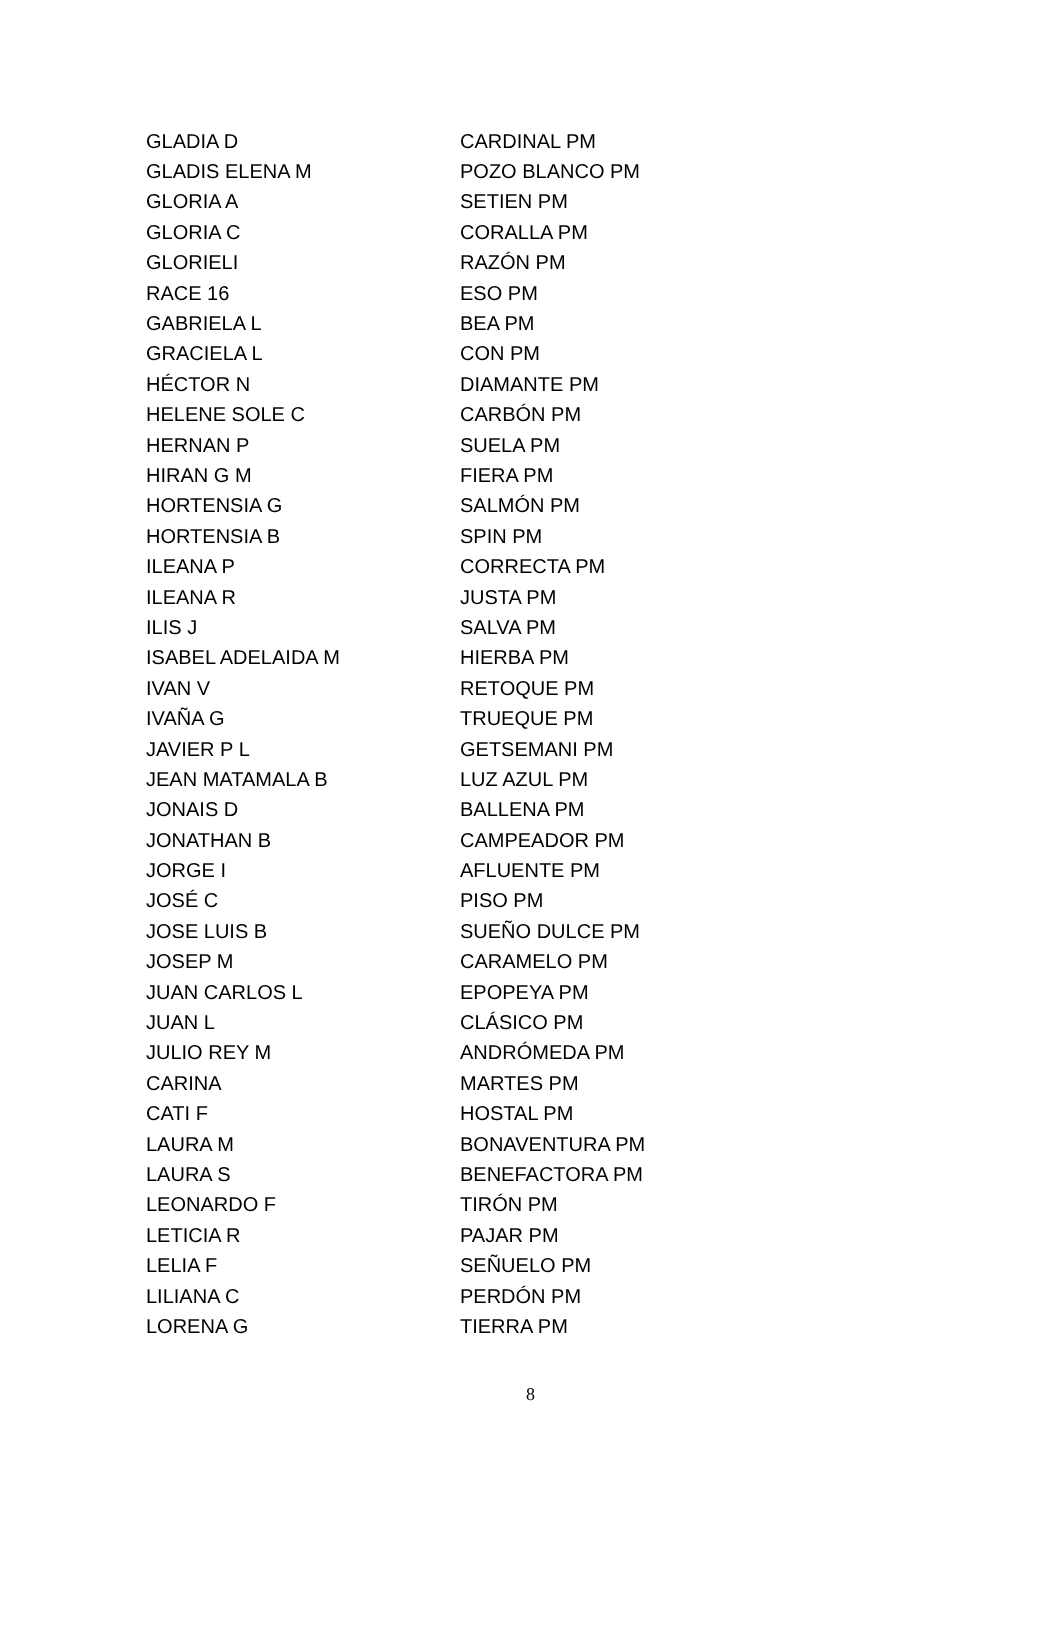| GLADIA D | CARDINAL PM |
| GLADIS ELENA M | POZO BLANCO PM |
| GLORIA A | SETIEN PM |
| GLORIA C | CORALLA PM |
| GLORIELI | RAZÓN PM |
| RACE 16 | ESO PM |
| GABRIELA L | BEA PM |
| GRACIELA L | CON PM |
| HÉCTOR N | DIAMANTE PM |
| HELENE SOLE C | CARBÓN PM |
| HERNAN P | SUELA PM |
| HIRAN G M | FIERA PM |
| HORTENSIA G | SALMÓN PM |
| HORTENSIA B | SPIN PM |
| ILEANA P | CORRECTA PM |
| ILEANA R | JUSTA PM |
| ILIS J | SALVA PM |
| ISABEL ADELAIDA M | HIERBA PM |
| IVAN V | RETOQUE PM |
| IVAÑA G | TRUEQUE PM |
| JAVIER P L | GETSEMANI PM |
| JEAN MATAMALA B | LUZ AZUL PM |
| JONAIS D | BALLENA PM |
| JONATHAN B | CAMPEADOR PM |
| JORGE I | AFLUENTE PM |
| JOSÉ C | PISO PM |
| JOSE LUIS B | SUEÑO DULCE PM |
| JOSEP M | CARAMELO PM |
| JUAN CARLOS L | EPOPEYA PM |
| JUAN L | CLÁSICO PM |
| JULIO REY M | ANDRÓMEDA PM |
| CARINA | MARTES PM |
| CATI F | HOSTAL PM |
| LAURA M | BONAVENTURA PM |
| LAURA S | BENEFACTORA PM |
| LEONARDO F | TIRÓN PM |
| LETICIA R | PAJAR PM |
| LELIA F | SEÑUELO PM |
| LILIANA C | PERDÓN PM |
| LORENA G | TIERRA PM |
8